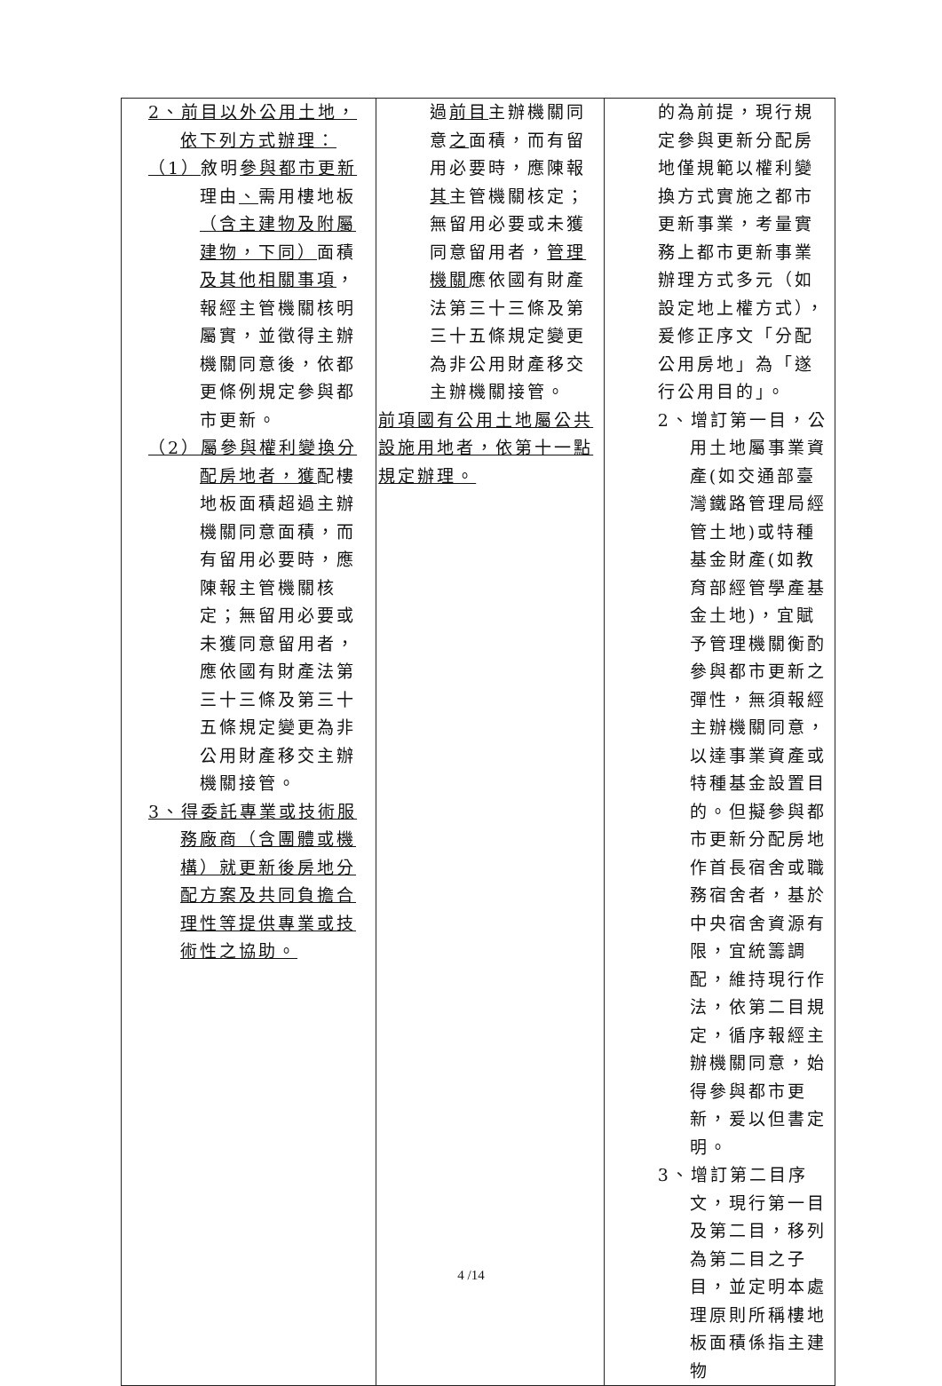| 2、前目以外公用土地，依下列方式辦理： （1） 敘明 參與都市更新 理由 、 需用樓地板 （含主建物及附屬建物，下同） 面積 及其他相關事項 ，報經主管機關核明屬實，並徵得主辦機關同意後，依都更條例規定參與都市更新。 （2）屬參與權利變換分配房地者，獲 配樓地板面積超過主辦機關同意面積，而有留用必要時，應陳報主管機關核定；無留用必要或未獲同意留用者，應依國有財產法第三十三條及第三十五條規定變更為非公用財產移交主辦機關接管。 3、得委託專業或技術服務廠商（含團體或機構）就更新後房地分配方案及共同負擔合理性等提供專業或技術性之協助。 | 過 前目 主辦機關同意 之 面積，而有留用必要時，應陳報 其 主管機關核定；無留用必要或未獲同意留用者， 管理機關 應依國有財產法第三十三條及第三十五條規定變更為非公用財產移交主辦機關接管。 前項國有公用土地屬公共設施用地者，依第十一點規定辦理。 | 的為前提，現行規定參與更新分配房地僅規範以權利變換方式實施之都市更新事業，考量實務上都市更新事業辦理方式多元（如設定地上權方式），爰修正序文「分配公用房地」為「遂行公用目的」。 2、增訂第一目，公用土地屬事業資產(如交通部臺灣鐵路管理局經管土地)或特種基金財產(如教育部經管學產基金土地)，宜賦予管理機關衡酌參與都市更新之彈性，無須報經主辦機關同意，以達事業資產或特種基金設置目的。但擬參與都市更新分配房地作首長宿舍或職務宿舍者，基於中央宿舍資源有限，宜統籌調配，維持現行作法，依第二目規定，循序報經主辦機關同意，始得參與都市更新，爰以但書定明。 3、增訂第二目序文，現行第一目及第二目，移列為第二目之子目，並定明本處理原則所稱樓地板面積係指主建物 |
4 /14